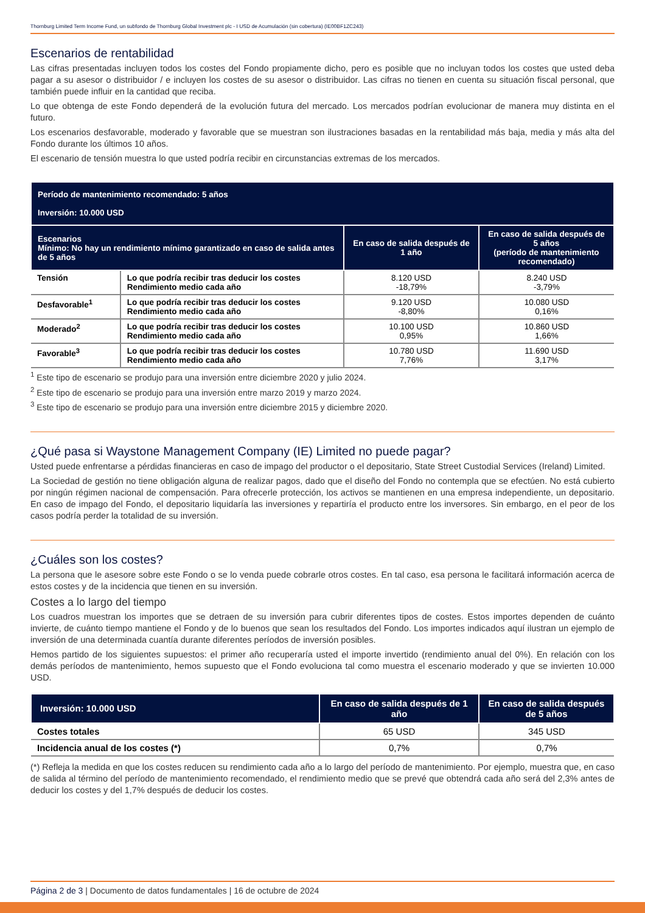Thornburg Limited Term Income Fund, un subfondo de Thornburg Global Investment plc - I USD de Acumulación (sin cobertura) (IE00BF1ZC243)
Escenarios de rentabilidad
Las cifras presentadas incluyen todos los costes del Fondo propiamente dicho, pero es posible que no incluyan todos los costes que usted deba pagar a su asesor o distribuidor / e incluyen los costes de su asesor o distribuidor. Las cifras no tienen en cuenta su situación fiscal personal, que también puede influir en la cantidad que reciba.
Lo que obtenga de este Fondo dependerá de la evolución futura del mercado. Los mercados podrían evolucionar de manera muy distinta en el futuro.
Los escenarios desfavorable, moderado y favorable que se muestran son ilustraciones basadas en la rentabilidad más baja, media y más alta del Fondo durante los últimos 10 años.
El escenario de tensión muestra lo que usted podría recibir en circunstancias extremas de los mercados.
| Período de mantenimiento recomendado: 5 años Inversión: 10.000 USD | | | |
| --- | --- | --- | --- |
| Escenarios Mínimo: No hay un rendimiento mínimo garantizado en caso de salida antes de 5 años | | En caso de salida después de 1 año | En caso de salida después de 5 años (período de mantenimiento recomendado) |
| Tensión | Lo que podría recibir tras deducir los costes Rendimiento medio cada año | 8.120 USD -18,79% | 8.240 USD -3,79% |
| Desfavorable<sup>1</sup> | Lo que podría recibir tras deducir los costes Rendimiento medio cada año | 9.120 USD -8,80% | 10.080 USD 0,16% |
| Moderado<sup>2</sup> | Lo que podría recibir tras deducir los costes Rendimiento medio cada año | 10.100 USD 0,95% | 10.860 USD 1,66% |
| Favorable<sup>3</sup> | Lo que podría recibir tras deducir los costes Rendimiento medio cada año | 10.780 USD 7,76% | 11.690 USD 3,17% |
<sup>1</sup> Este tipo de escenario se produjo para una inversión entre diciembre 2020 y julio 2024.
<sup>2</sup> Este tipo de escenario se produjo para una inversión entre marzo 2019 y marzo 2024.
<sup>3</sup> Este tipo de escenario se produjo para una inversión entre diciembre 2015 y diciembre 2020.
¿Qué pasa si Waystone Management Company (IE) Limited no puede pagar?
Usted puede enfrentarse a pérdidas financieras en caso de impago del productor o el depositario, State Street Custodial Services (Ireland) Limited.
La Sociedad de gestión no tiene obligación alguna de realizar pagos, dado que el diseño del Fondo no contempla que se efectúen. No está cubierto por ningún régimen nacional de compensación. Para ofrecerle protección, los activos se mantienen en una empresa independiente, un depositario. En caso de impago del Fondo, el depositario liquidaría las inversiones y repartiría el producto entre los inversores. Sin embargo, en el peor de los casos podría perder la totalidad de su inversión.
¿Cuáles son los costes?
La persona que le asesore sobre este Fondo o se lo venda puede cobrarle otros costes. En tal caso, esa persona le facilitará información acerca de estos costes y de la incidencia que tienen en su inversión.
Costes a lo largo del tiempo
Los cuadros muestran los importes que se detraen de su inversión para cubrir diferentes tipos de costes. Estos importes dependen de cuánto invierte, de cuánto tiempo mantiene el Fondo y de lo buenos que sean los resultados del Fondo. Los importes indicados aquí ilustran un ejemplo de inversión de una determinada cuantía durante diferentes períodos de inversión posibles.
Hemos partido de los siguientes supuestos: el primer año recuperaría usted el importe invertido (rendimiento anual del 0%). En relación con los demás períodos de mantenimiento, hemos supuesto que el Fondo evoluciona tal como muestra el escenario moderado y que se invierten 10.000 USD.
| Inversión: 10.000 USD | En caso de salida después de 1 año | En caso de salida después de 5 años |
| --- | --- | --- |
| Costes totales | 65 USD | 345 USD |
| Incidencia anual de los costes (*) | 0,7% | 0,7% |
(*) Refleja la medida en que los costes reducen su rendimiento cada año a lo largo del período de mantenimiento. Por ejemplo, muestra que, en caso de salida al término del período de mantenimiento recomendado, el rendimiento medio que se prevé que obtendrá cada año será del 2,3% antes de deducir los costes y del 1,7% después de deducir los costes.
Página 2 de 3 | Documento de datos fundamentales | 16 de octubre de 2024